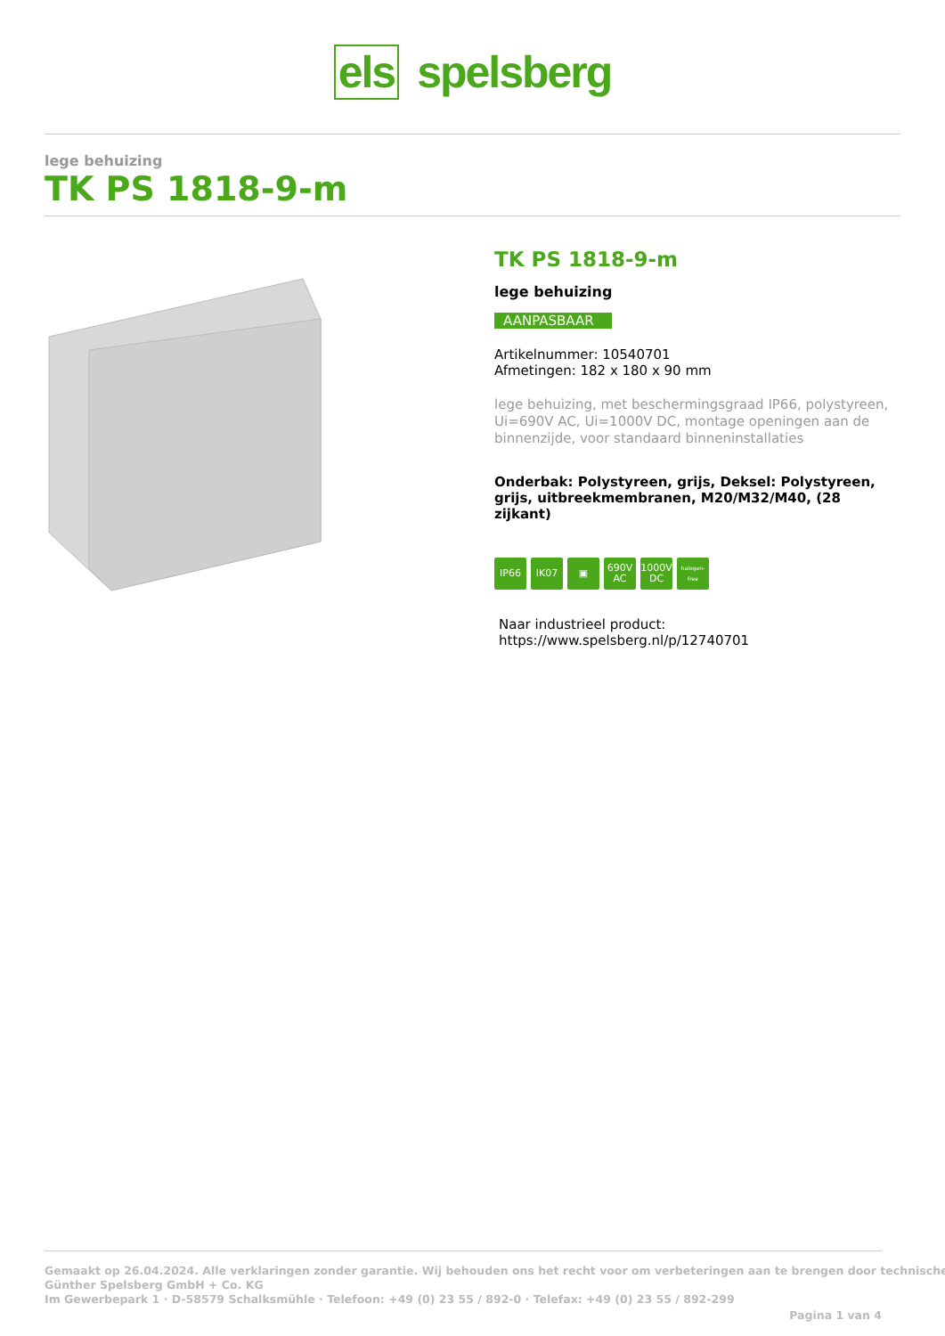els spelsberg
lege behuizing
TK PS 1818-9-m
TK PS 1818-9-m
lege behuizing
AANPASBAAR
Artikelnummer: 10540701
Afmetingen: 182 x 180 x 90 mm
lege behuizing, met beschermingsgraad IP66, polystyreen, Ui=690V AC, Ui=1000V DC, montage openingen aan de binnenzijde, voor standaard binneninstallaties
Onderbak: Polystyreen, grijs, Deksel: Polystyreen, grijs, uitbreekmembranen, M20/M32/M40, (28 zijkant)
IP66 IK07 ▣ 690V AC
1000V DC
halogen-free
Naar industrieel product:
https://www.spelsberg.nl/p/12740701
Gemaakt op 26.04.2024. Alle verklaringen zonder garantie. Wij behouden ons het recht voor om verbeteringen aan te brengen door technische
Günther Spelsberg GmbH + Co. KG
Im Gewerbepark 1 · D-58579 Schalksmühle · Telefoon: +49 (0) 23 55 / 892-0 · Telefax: +49 (0) 23 55 / 892-299
Pagina 1 van 4